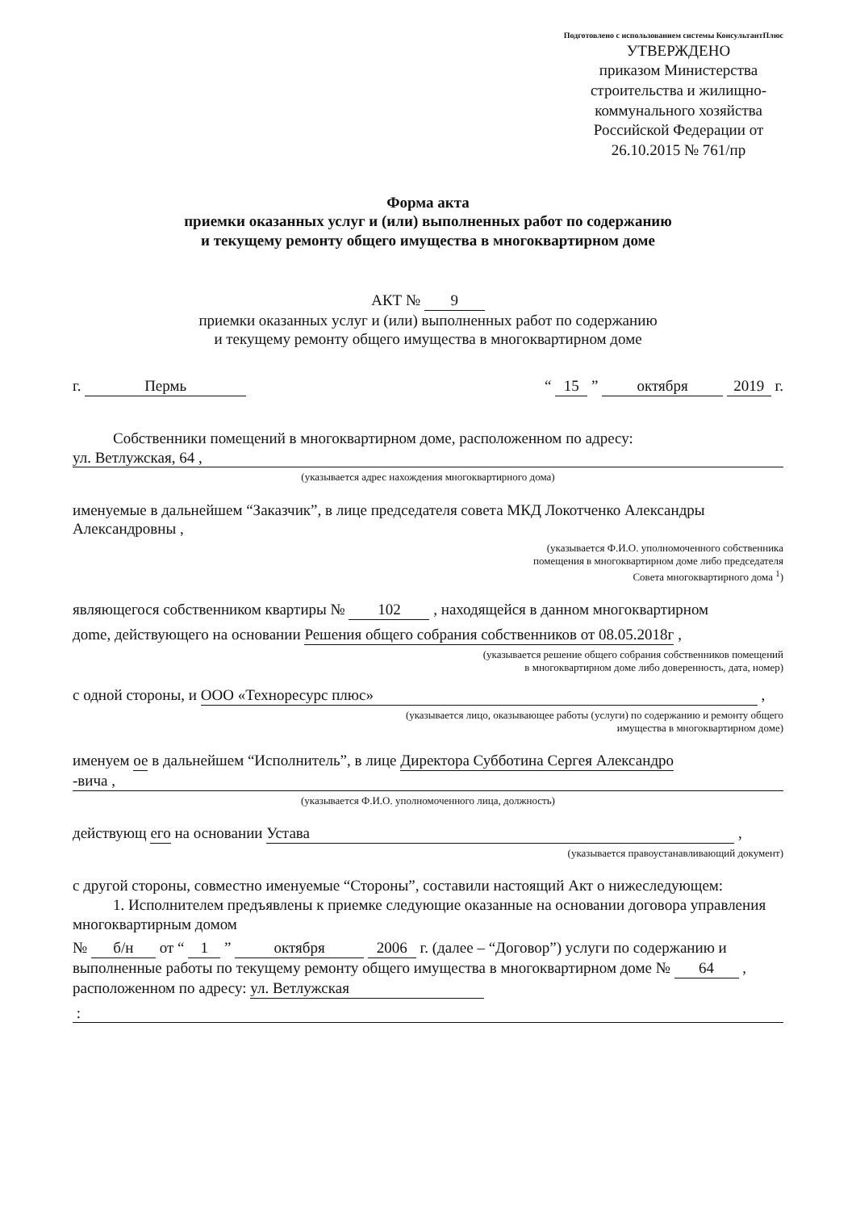Подготовлено с использованием системы КонсультантПлюс
УТВЕРЖДЕНО
приказом Министерства строительства и жилищно-коммунального хозяйства Российской Федерации от 26.10.2015 № 761/пр
Форма акта
приемки оказанных услуг и (или) выполненных работ по содержанию
и текущему ремонту общего имущества в многоквартирном доме
АКТ № 9
приемки оказанных услуг и (или) выполненных работ по содержанию
и текущему ремонту общего имущества в многоквартирном доме
г. Пермь “ 15 ” октября 2019 г.
Собственники помещений в многоквартирном доме, расположенном по адресу:
ул. Ветлужская, 64 ,
(указывается адрес нахождения многоквартирного дома)
именуемые в дальнейшем “Заказчик”, в лице председателя совета МКД Локотченко Александры Александровны ,
(указывается Ф.И.О. уполномоченного собственника
помещения в многоквартирном доме либо председателя
Совета многоквартирного дома <sup>1</sup>)
являющегося собственником квартиры № 102 , находящейся в данном многоквартирном
дome, действующего на основании Решения общего собрания собственников от 08.05.2018г ,
(указывается решение общего собрания собственников помещений
в многоквартирном доме либо доверенность, дата, номер)
с одной стороны, и ООО «Техноресурс плюс» ,
(указывается лицо, оказывающее работы (услуги) по содержанию и ремонту общего
имущества в многоквартирном доме)
именуем ое в дальнейшем “Исполнитель”, в лице Директора Субботина Сергея Александро
-вича ,
(указывается Ф.И.О. уполномоченного лица, должность)
действующ его на основании Устава ,
(указывается правоустанавливающий документ)
с другой стороны, совместно именуемые “Стороны”, составили настоящий Акт о нижеследующем:
1. Исполнителем предъявлены к приемке следующие оказанные на основании договора управления многоквартирным домом
№ б/н от “ 1 ” октября 2006 г. (далее – “Договор”) услуги по содержанию и выполненные работы по текущему ремонту общего имущества в многоквартирном доме № 64 , расположенном по адресу: ул. Ветлужская
: